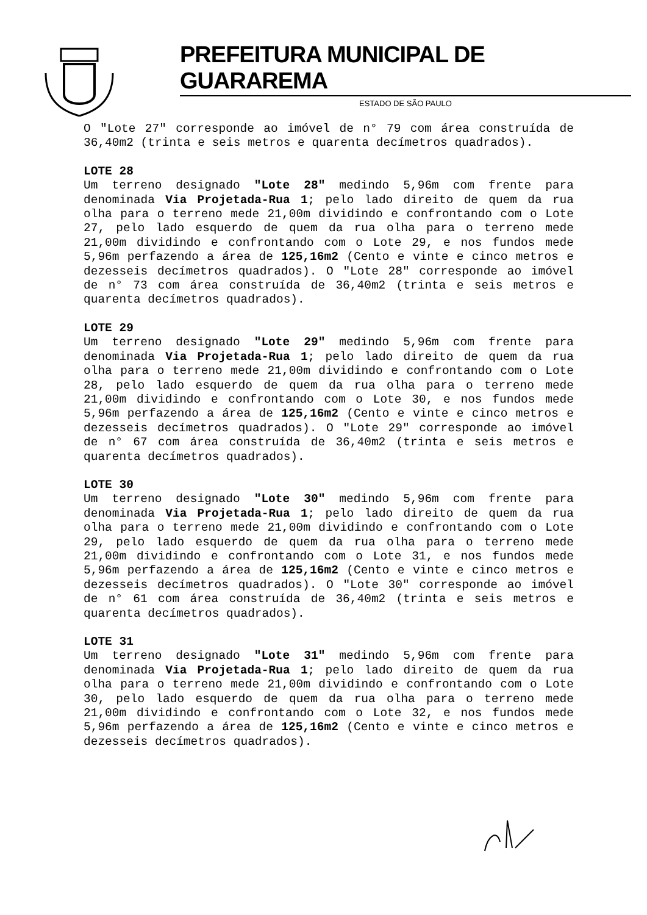PREFEITURA MUNICIPAL DE GUARAREMA
ESTADO DE SÃO PAULO
O "Lote 27" corresponde ao imóvel de n° 79 com área construída de 36,40m2 (trinta e seis metros e quarenta decímetros quadrados).
LOTE 28
Um terreno designado "Lote 28" medindo 5,96m com frente para denominada Via Projetada-Rua 1; pelo lado direito de quem da rua olha para o terreno mede 21,00m dividindo e confrontando com o Lote 27, pelo lado esquerdo de quem da rua olha para o terreno mede 21,00m dividindo e confrontando com o Lote 29, e nos fundos mede 5,96m perfazendo a área de 125,16m2 (Cento e vinte e cinco metros e dezesseis decímetros quadrados). O "Lote 28" corresponde ao imóvel de n° 73 com área construída de 36,40m2 (trinta e seis metros e quarenta decímetros quadrados).
LOTE 29
Um terreno designado "Lote 29" medindo 5,96m com frente para denominada Via Projetada-Rua 1; pelo lado direito de quem da rua olha para o terreno mede 21,00m dividindo e confrontando com o Lote 28, pelo lado esquerdo de quem da rua olha para o terreno mede 21,00m dividindo e confrontando com o Lote 30, e nos fundos mede 5,96m perfazendo a área de 125,16m2 (Cento e vinte e cinco metros e dezesseis decímetros quadrados). O "Lote 29" corresponde ao imóvel de n° 67 com área construída de 36,40m2 (trinta e seis metros e quarenta decímetros quadrados).
LOTE 30
Um terreno designado "Lote 30" medindo 5,96m com frente para denominada Via Projetada-Rua 1; pelo lado direito de quem da rua olha para o terreno mede 21,00m dividindo e confrontando com o Lote 29, pelo lado esquerdo de quem da rua olha para o terreno mede 21,00m dividindo e confrontando com o Lote 31, e nos fundos mede 5,96m perfazendo a área de 125,16m2 (Cento e vinte e cinco metros e dezesseis decímetros quadrados). O "Lote 30" corresponde ao imóvel de n° 61 com área construída de 36,40m2 (trinta e seis metros e quarenta decímetros quadrados).
LOTE 31
Um terreno designado "Lote 31" medindo 5,96m com frente para denominada Via Projetada-Rua 1; pelo lado direito de quem da rua olha para o terreno mede 21,00m dividindo e confrontando com o Lote 30, pelo lado esquerdo de quem da rua olha para o terreno mede 21,00m dividindo e confrontando com o Lote 32, e nos fundos mede 5,96m perfazendo a área de 125,16m2 (Cento e vinte e cinco metros e dezesseis decímetros quadrados).